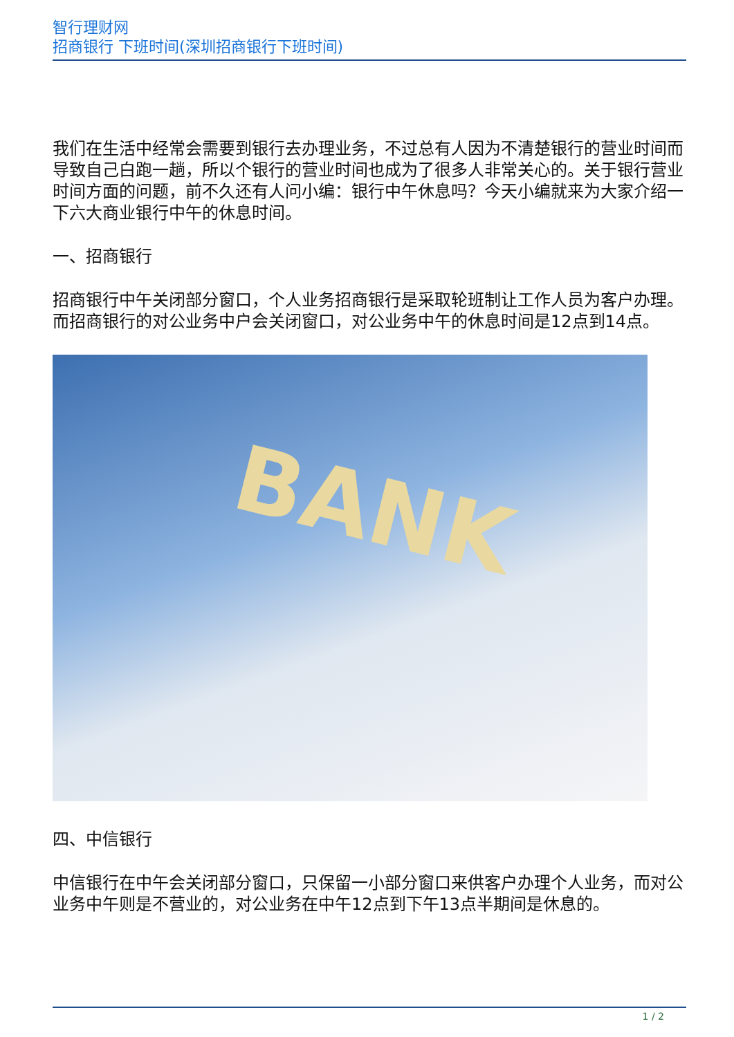智行理财网
招商银行 下班时间(深圳招商银行下班时间)
我们在生活中经常会需要到银行去办理业务，不过总有人因为不清楚银行的营业时间而导致自己白跑一趟，所以个银行的营业时间也成为了很多人非常关心的。关于银行营业时间方面的问题，前不久还有人问小编：银行中午休息吗？今天小编就来为大家介绍一下六大商业银行中午的休息时间。
一、招商银行
招商银行中午关闭部分窗口，个人业务招商银行是采取轮班制让工作人员为客户办理。而招商银行的对公业务中户会关闭窗口，对公业务中午的休息时间是12点到14点。
BANK
四、中信银行
中信银行在中午会关闭部分窗口，只保留一小部分窗口来供客户办理个人业务，而对公业务中午则是不营业的，对公业务在中午12点到下午13点半期间是休息的。
1 / 2